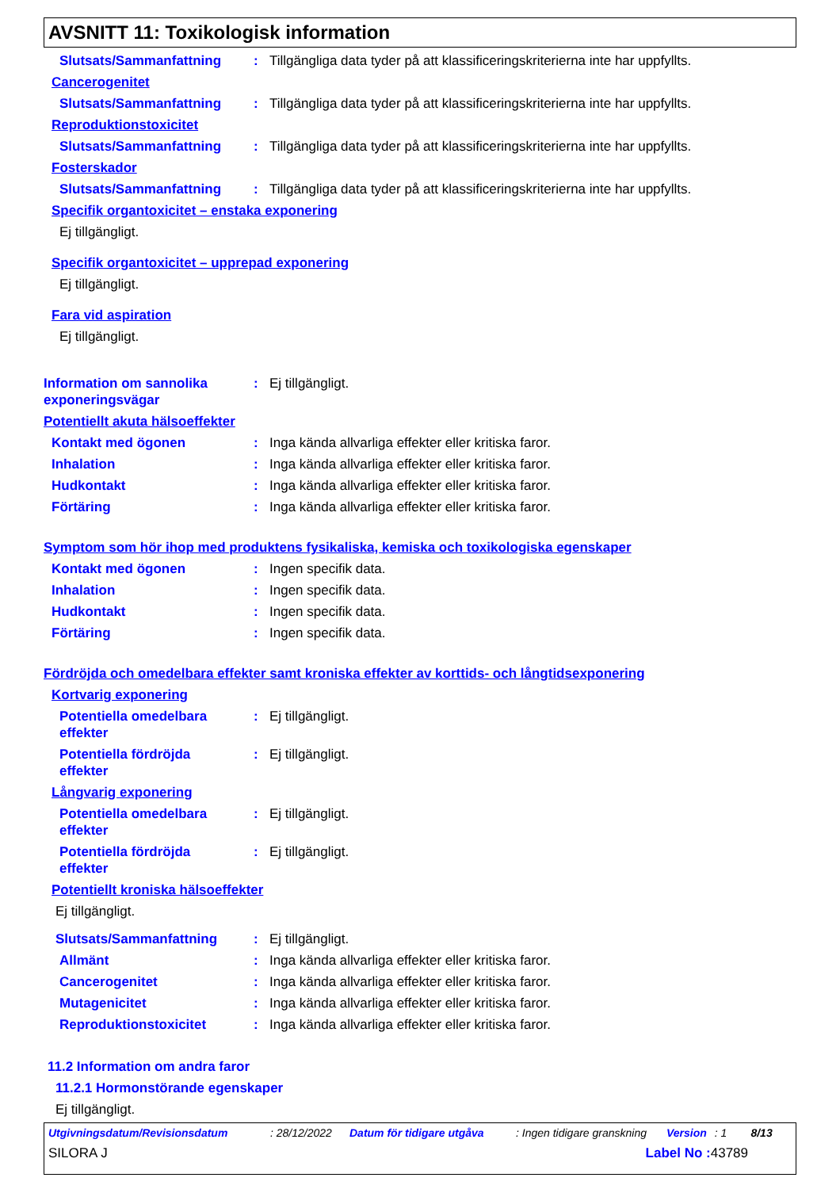AVSNITT 11: Toxikologisk information
Slutsats/Sammanfattning : Tillgängliga data tyder på att klassificeringskriterierna inte har uppfyllts.
Cancerogenitet
Slutsats/Sammanfattning : Tillgängliga data tyder på att klassificeringskriterierna inte har uppfyllts.
Reproduktionstoxicitet
Slutsats/Sammanfattning : Tillgängliga data tyder på att klassificeringskriterierna inte har uppfyllts.
Fosterskador
Slutsats/Sammanfattning : Tillgängliga data tyder på att klassificeringskriterierna inte har uppfyllts.
Specifik organtoxicitet – enstaka exponering
Ej tillgängligt.
Specifik organtoxicitet – upprepad exponering
Ej tillgängligt.
Fara vid aspiration
Ej tillgängligt.
Information om sannolika exponeringsvägar
: Ej tillgängligt.
Potentiellt akuta hälsoeffekter
Kontakt med ögonen : Inga kända allvarliga effekter eller kritiska faror.
Inhalation : Inga kända allvarliga effekter eller kritiska faror.
Hudkontakt : Inga kända allvarliga effekter eller kritiska faror.
Förtäring : Inga kända allvarliga effekter eller kritiska faror.
Symptom som hör ihop med produktens fysikaliska, kemiska och toxikologiska egenskaper
Kontakt med ögonen : Ingen specifik data.
Inhalation : Ingen specifik data.
Hudkontakt : Ingen specifik data.
Förtäring : Ingen specifik data.
Fördröjda och omedelbara effekter samt kroniska effekter av korttids- och långtidsexponering
Kortvarig exponering
Potentiella omedelbara effekter
: Ej tillgängligt.
Potentiella fördröjda effekter
: Ej tillgängligt.
Långvarig exponering
Potentiella omedelbara effekter
: Ej tillgängligt.
Potentiella fördröjda effekter
: Ej tillgängligt.
Potentiellt kroniska hälsoeffekter
Ej tillgängligt.
Slutsats/Sammanfattning : Ej tillgängligt.
Allmänt : Inga kända allvarliga effekter eller kritiska faror.
Cancerogenitet : Inga kända allvarliga effekter eller kritiska faror.
Mutagenicitet : Inga kända allvarliga effekter eller kritiska faror.
Reproduktionstoxicitet : Inga kända allvarliga effekter eller kritiska faror.
11.2 Information om andra faror
11.2.1 Hormonstörande egenskaper
Ej tillgängligt.
Utgivningsdatum/Revisionsdatum: 28/12/2022 Datum för tidigare utgåva: Ingen tidigare granskning Version: 1 8/13
SILORA J Label No : 43789